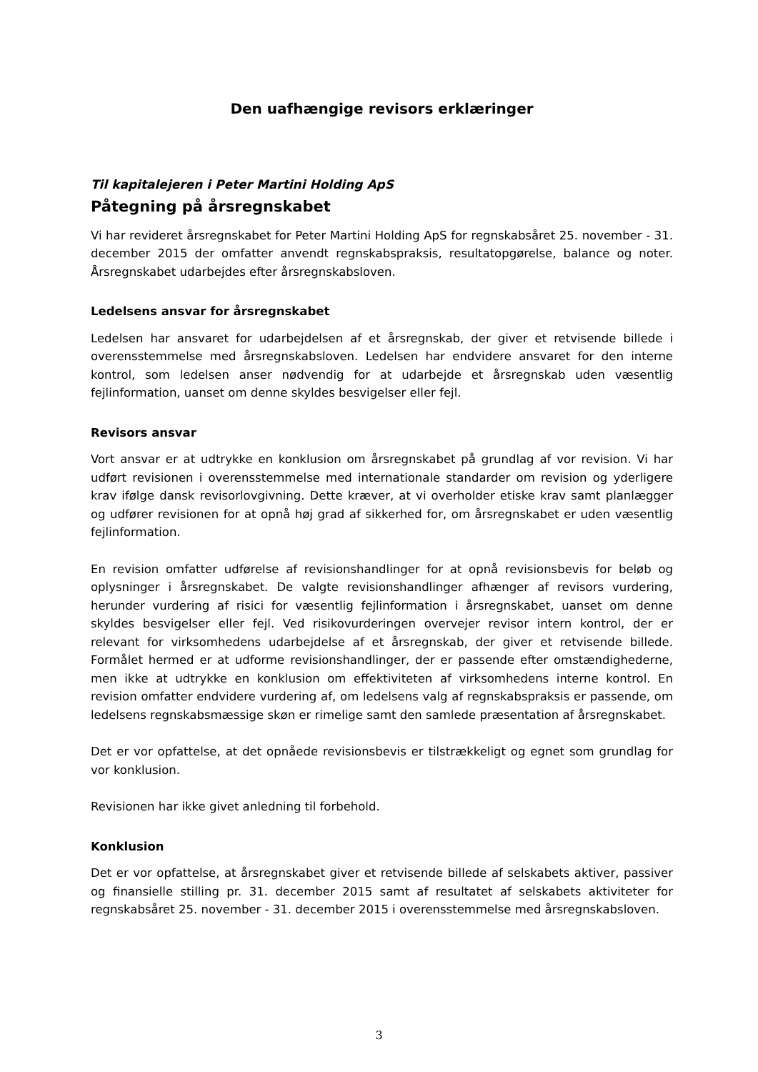Den uafhængige revisors erklæringer
Til kapitalejeren i Peter Martini Holding ApS
Påtegning på årsregnskabet
Vi har revideret årsregnskabet for Peter Martini Holding ApS for regnskabsåret 25. november - 31. december 2015 der omfatter anvendt regnskabspraksis, resultatopgørelse, balance og noter. Årsregnskabet udarbejdes efter årsregnskabsloven.
Ledelsens ansvar for årsregnskabet
Ledelsen har ansvaret for udarbejdelsen af et årsregnskab, der giver et retvisende billede i overensstemmelse med årsregnskabsloven. Ledelsen har endvidere ansvaret for den interne kontrol, som ledelsen anser nødvendig for at udarbejde et årsregnskab uden væsentlig fejlinformation, uanset om denne skyldes besvigelser eller fejl.
Revisors ansvar
Vort ansvar er at udtrykke en konklusion om årsregnskabet på grundlag af vor revision. Vi har udført revisionen i overensstemmelse med internationale standarder om revision og yderligere krav ifølge dansk revisorlovgivning. Dette kræver, at vi overholder etiske krav samt planlægger og udfører revisionen for at opnå høj grad af sikkerhed for, om årsregnskabet er uden væsentlig fejlinformation.
En revision omfatter udførelse af revisionshandlinger for at opnå revisionsbevis for beløb og oplysninger i årsregnskabet. De valgte revisionshandlinger afhænger af revisors vurdering, herunder vurdering af risici for væsentlig fejlinformation i årsregnskabet, uanset om denne skyldes besvigelser eller fejl. Ved risikovurderingen overvejer revisor intern kontrol, der er relevant for virksomhedens udarbejdelse af et årsregnskab, der giver et retvisende billede. Formålet hermed er at udforme revisionshandlinger, der er passende efter omstændighederne, men ikke at udtrykke en konklusion om effektiviteten af virksomhedens interne kontrol. En revision omfatter endvidere vurdering af, om ledelsens valg af regnskabspraksis er passende, om ledelsens regnskabsmæssige skøn er rimelige samt den samlede præsentation af årsregnskabet.
Det er vor opfattelse, at det opnåede revisionsbevis er tilstrækkeligt og egnet som grundlag for vor konklusion.
Revisionen har ikke givet anledning til forbehold.
Konklusion
Det er vor opfattelse, at årsregnskabet giver et retvisende billede af selskabets aktiver, passiver og finansielle stilling pr. 31. december 2015 samt af resultatet af selskabets aktiviteter for regnskabsåret 25. november - 31. december 2015 i overensstemmelse med årsregnskabsloven.
3